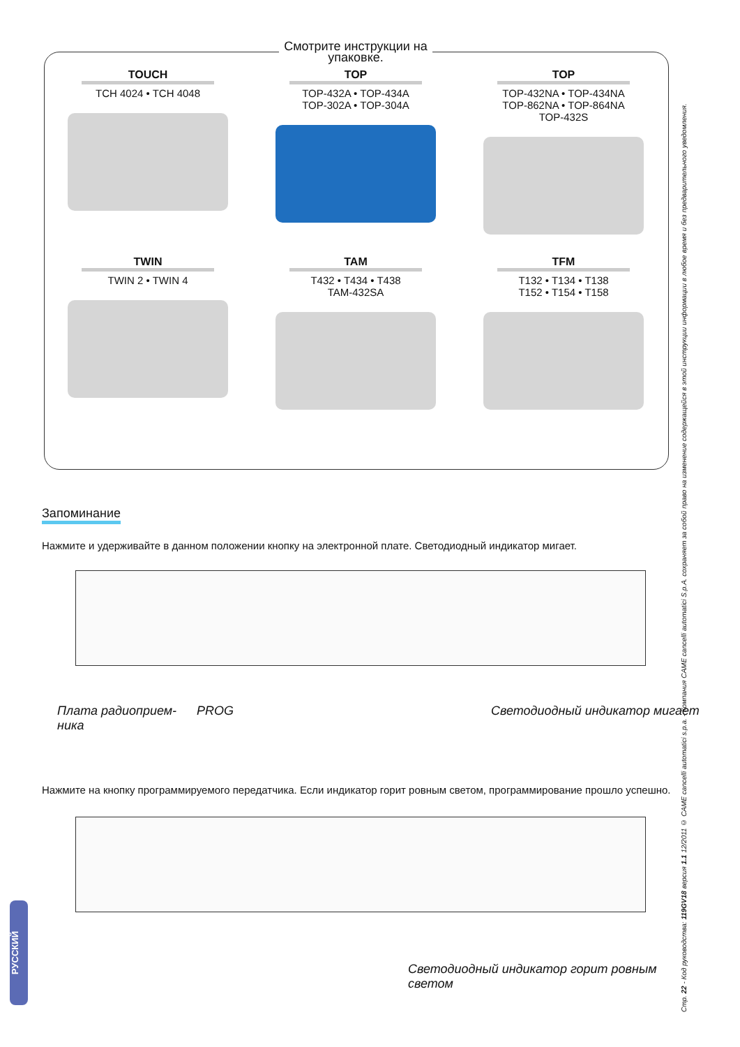Смотрите инструкции на упаковке.
TOUCH
TCH 4024 • TCH 4048
TOP
TOP-432A • TOP-434A
TOP-302A • TOP-304A
TOP
TOP-432NA • TOP-434NA
TOP-862NA • TOP-864NA
TOP-432S
TWIN
TWIN 2 • TWIN 4
TAM
T432 • T434 • T438
TAM-432SA
TFM
T132 • T134 • T138
T152 • T154 • T158
Запоминание
Нажмите и удерживайте в данном положении кнопку на электронной плате. Светодиодный индикатор мигает.
Плата радиоприем-
ника
PROG Светодиодный индикатор мигает
Нажмите на кнопку программируемого передатчика. Если индикатор горит ровным светом, программирование прошло успешно.
Светодиодный индикатор горит ровным
светом
Стр. 22 - Код руководства: 119GV18 версия 1.1 12/2011 © CAME cancelli automatici s.p.a. - Компания CAME cancelli automatici S.p.A. сохраняет за собой право на изменение содержащейся в этой инструкции информации в любое время и без предварительного уведомления.
РУССКИЙ